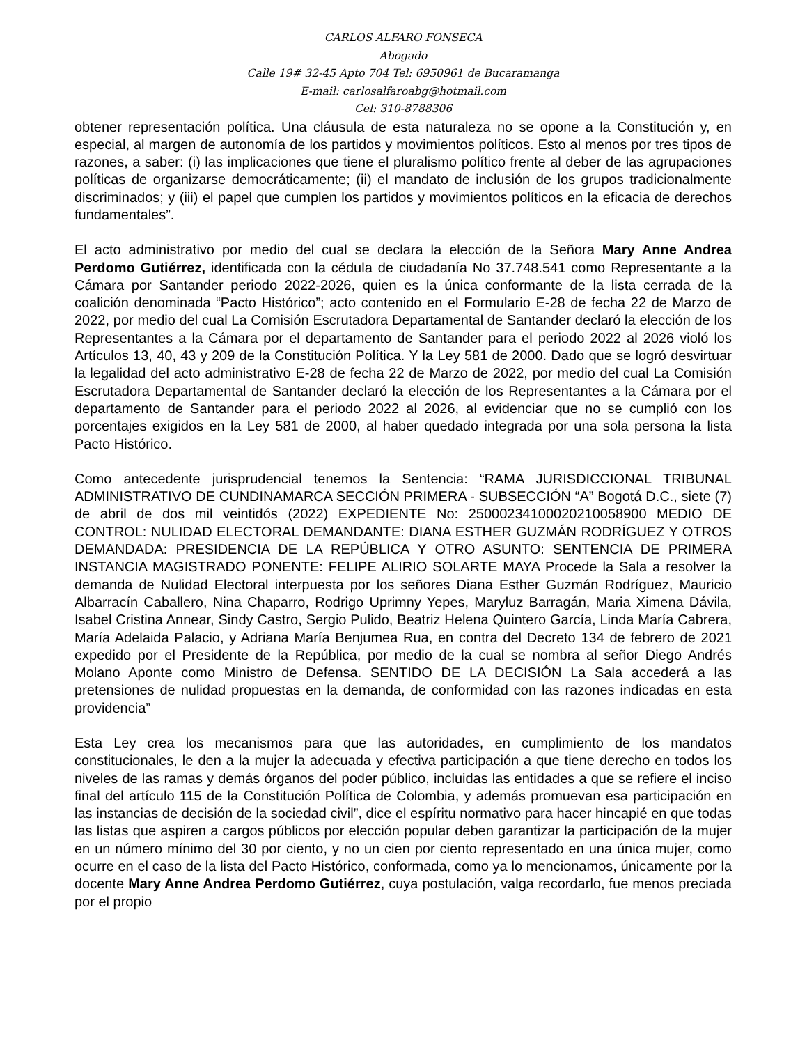CARLOS ALFARO FONSECA
Abogado
Calle 19# 32-45 Apto 704 Tel: 6950961 de Bucaramanga
E-mail: carlosalfaroabg@hotmail.com
Cel: 310-8788306
obtener representación política. Una cláusula de esta naturaleza no se opone a la Constitución y, en especial, al margen de autonomía de los partidos y movimientos políticos. Esto al menos por tres tipos de razones, a saber: (i) las implicaciones que tiene el pluralismo político frente al deber de las agrupaciones políticas de organizarse democráticamente; (ii) el mandato de inclusión de los grupos tradicionalmente discriminados; y (iii) el papel que cumplen los partidos y movimientos políticos en la eficacia de derechos fundamentales”.
El acto administrativo por medio del cual se declara la elección de la Señora Mary Anne Andrea Perdomo Gutiérrez, identificada con la cédula de ciudadanía No 37.748.541 como Representante a la Cámara por Santander periodo 2022-2026, quien es la única conformante de la lista cerrada de la coalición denominada “Pacto Histórico”; acto contenido en el Formulario E-28 de fecha 22 de Marzo de 2022, por medio del cual La Comisión Escrutadora Departamental de Santander declaró la elección de los Representantes a la Cámara por el departamento de Santander para el periodo 2022 al 2026 violó los Artículos 13, 40, 43 y 209 de la Constitución Política. Y la Ley 581 de 2000. Dado que se logró desvirtuar la legalidad del acto administrativo E-28 de fecha 22 de Marzo de 2022, por medio del cual La Comisión Escrutadora Departamental de Santander declaró la elección de los Representantes a la Cámara por el departamento de Santander para el periodo 2022 al 2026, al evidenciar que no se cumplió con los porcentajes exigidos en la Ley 581 de 2000, al haber quedado integrada por una sola persona la lista Pacto Histórico.
Como antecedente jurisprudencial tenemos la Sentencia: “RAMA JURISDICCIONAL TRIBUNAL ADMINISTRATIVO DE CUNDINAMARCA SECCIÓN PRIMERA - SUBSECCIÓN “A” Bogotá D.C., siete (7) de abril de dos mil veintidós (2022) EXPEDIENTE No: 25000234100020210058900 MEDIO DE CONTROL: NULIDAD ELECTORAL DEMANDANTE: DIANA ESTHER GUZMÁN RODRÍGUEZ Y OTROS DEMANDADA: PRESIDENCIA DE LA REPÚBLICA Y OTRO ASUNTO: SENTENCIA DE PRIMERA INSTANCIA MAGISTRADO PONENTE: FELIPE ALIRIO SOLARTE MAYA Procede la Sala a resolver la demanda de Nulidad Electoral interpuesta por los señores Diana Esther Guzmán Rodríguez, Mauricio Albarracín Caballero, Nina Chaparro, Rodrigo Uprimny Yepes, Maryluz Barragán, Maria Ximena Dávila, Isabel Cristina Annear, Sindy Castro, Sergio Pulido, Beatriz Helena Quintero García, Linda María Cabrera, María Adelaida Palacio, y Adriana María Benjumea Rua, en contra del Decreto 134 de febrero de 2021 expedido por el Presidente de la República, por medio de la cual se nombra al señor Diego Andrés Molano Aponte como Ministro de Defensa. SENTIDO DE LA DECISIÓN La Sala accederá a las pretensiones de nulidad propuestas en la demanda, de conformidad con las razones indicadas en esta providencia”
Esta Ley crea los mecanismos para que las autoridades, en cumplimiento de los mandatos constitucionales, le den a la mujer la adecuada y efectiva participación a que tiene derecho en todos los niveles de las ramas y demás órganos del poder público, incluidas las entidades a que se refiere el inciso final del artículo 115 de la Constitución Política de Colombia, y además promuevan esa participación en las instancias de decisión de la sociedad civil”, dice el espíritu normativo para hacer hincapié en que todas las listas que aspiren a cargos públicos por elección popular deben garantizar la participación de la mujer en un número mínimo del 30 por ciento, y no un cien por ciento representado en una única mujer, como ocurre en el caso de la lista del Pacto Histórico, conformada, como ya lo mencionamos, únicamente por la docente Mary Anne Andrea Perdomo Gutiérrez, cuya postulación, valga recordarlo, fue menos preciada por el propio